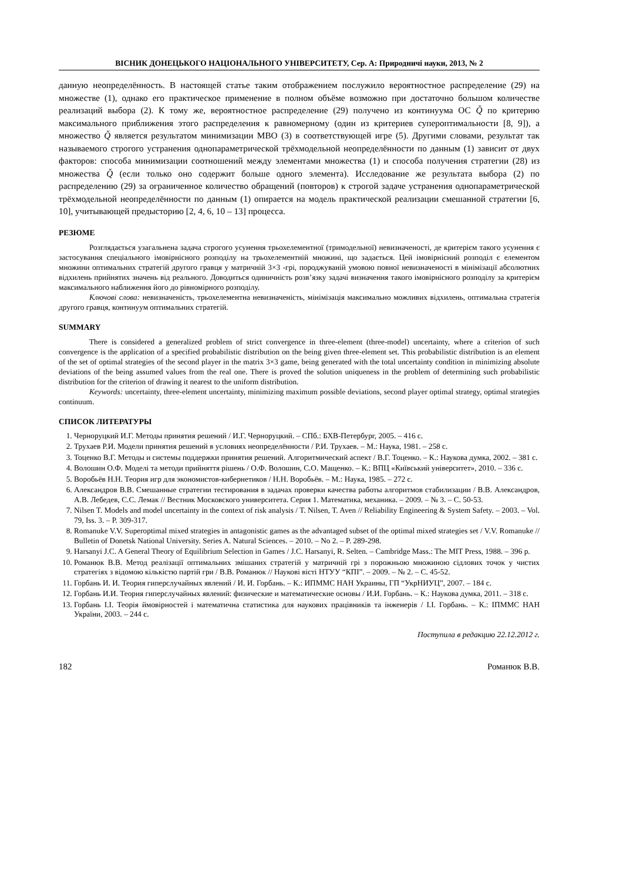ВІСНИК ДОНЕЦЬКОГО НАЦІОНАЛЬНОГО УНІВЕРСИТЕТУ, Сер. А: Природничі науки, 2013, № 2
данную неопределённость. В настоящей статье таким отображением послужило вероятностное распределение (29) на множестве (1), однако его практическое применение в полном объёме возможно при достаточно большом количестве реализаций выбора (2). К тому же, вероятностное распределение (29) получено из континуума ОС Q̆ по критерию максимального приближения этого распределения к равномерному (один из критериев супероптимальности [8, 9]), а множество Q̆ является результатом минимизации МВО (3) в соответствующей игре (5). Другими словами, результат так называемого строгого устранения однопараметрической трёхмодельной неопределённости по данным (1) зависит от двух факторов: способа минимизации соотношений между элементами множества (1) и способа получения стратегии (28) из множества Q̆ (если только оно содержит больше одного элемента). Исследование же результата выбора (2) по распределению (29) за ограниченное количество обращений (повторов) к строгой задаче устранения однопараметрической трёхмодельной неопределённости по данным (1) опирается на модель практической реализации смешанной стратегии [6, 10], учитывающей предысторию [2, 4, 6, 10 – 13] процесса.
РЕЗЮМЕ
Розглядається узагальнена задача строгого усунення трьохелементної (тримодельної) невизначеності, де критерієм такого усунення є застосування спеціального імовірнісного розподілу на трьохелементній множині, що задається. Цей імовірнісний розподіл є елементом множини оптимальних стратегій другого гравця у матричній 3×3 -грі, породжуваній умовою повної невизначеності в мінімізації абсолютних відхилень прийнятих значень від реального. Доводиться одиничність розв’язку задачі визначення такого імовірнісного розподілу за критерієм максимального наближення його до рівномірного розподілу.
Ключові слова: невизначеність, трьохелементна невизначеність, мінімізація максимально можливих відхилень, оптимальна стратегія другого гравця, континуум оптимальних стратегій.
SUMMARY
There is considered a generalized problem of strict convergence in three-element (three-model) uncertainty, where a criterion of such convergence is the application of a specified probabilistic distribution on the being given three-element set. This probabilistic distribution is an element of the set of optimal strategies of the second player in the matrix 3×3 game, being generated with the total uncertainty condition in minimizing absolute deviations of the being assumed values from the real one. There is proved the solution uniqueness in the problem of determining such probabilistic distribution for the criterion of drawing it nearest to the uniform distribution.
Keywords: uncertainty, three-element uncertainty, minimizing maximum possible deviations, second player optimal strategy, optimal strategies continuum.
СПИСОК ЛИТЕРАТУРЫ
1. Черноруцкий И.Г. Методы принятия решений / И.Г. Черноруцкий. – СПб.: БХВ-Петербург, 2005. – 416 с.
2. Трухаев Р.И. Модели принятия решений в условиях неопределённости / Р.И. Трухаев. – М.: Наука, 1981. – 258 с.
3. Тоценко В.Г. Методы и системы поддержки принятия решений. Алгоритмический аспект / В.Г. Тоценко. – К.: Наукова думка, 2002. – 381 с.
4. Волошин О.Ф. Моделі та методи прийняття рішень / О.Ф. Волошин, С.О. Мащенко. – К.: ВПЦ «Київський університет», 2010. – 336 с.
5. Воробьёв Н.Н. Теория игр для экономистов-кибернетиков / Н.Н. Воробьёв. – М.: Наука, 1985. – 272 с.
6. Александров В.В. Смешанные стратегии тестирования в задачах проверки качества работы алгоритмов стабилизации / В.В. Александров, А.В. Лебедев, С.С. Лемак // Вестник Московского университета. Серия 1. Математика, механика. – 2009. – № 3. – С. 50-53.
7. Nilsen T. Models and model uncertainty in the context of risk analysis / T. Nilsen, T. Aven // Reliability Engineering & System Safety. – 2003. – Vol. 79, Iss. 3. – P. 309-317.
8. Romanuke V.V. Superoptimal mixed strategies in antagonistic games as the advantaged subset of the optimal mixed strategies set / V.V. Romanuke // Bulletin of Donetsk National University. Series A. Natural Sciences. – 2010. – No 2. – P. 289-298.
9. Harsanyi J.C. A General Theory of Equilibrium Selection in Games / J.C. Harsanyi, R. Selten. – Cambridge Mass.: The MIT Press, 1988. – 396 p.
10. Романюк В.В. Метод реалізації оптимальних змішаних стратегій у матричній грі з порожньою множиною сідлових точок у чистих стратегіях з відомою кількістю партій гри / В.В. Романюк // Наукові вісті НТУУ “КПІ”. – 2009. – № 2. – С. 45-52.
11. Горбань И. И. Теория гиперслучайных явлений / И. И. Горбань. – К.: ИПММС НАН Украины, ГП “УкрНИУЦ”, 2007. – 184 с.
12. Горбань И.И. Теория гиперслучайных явлений: физические и математические основы / И.И. Горбань. – К.: Наукова думка, 2011. – 318 с.
13. Горбань І.І. Теорія ймовірностей і математична статистика для наукових працівників та інженерів / І.І. Горбань. – К.: ІПММС НАН України, 2003. – 244 с.
Поступила в редакцию 22.12.2012 г.
182 Романюк В.В.